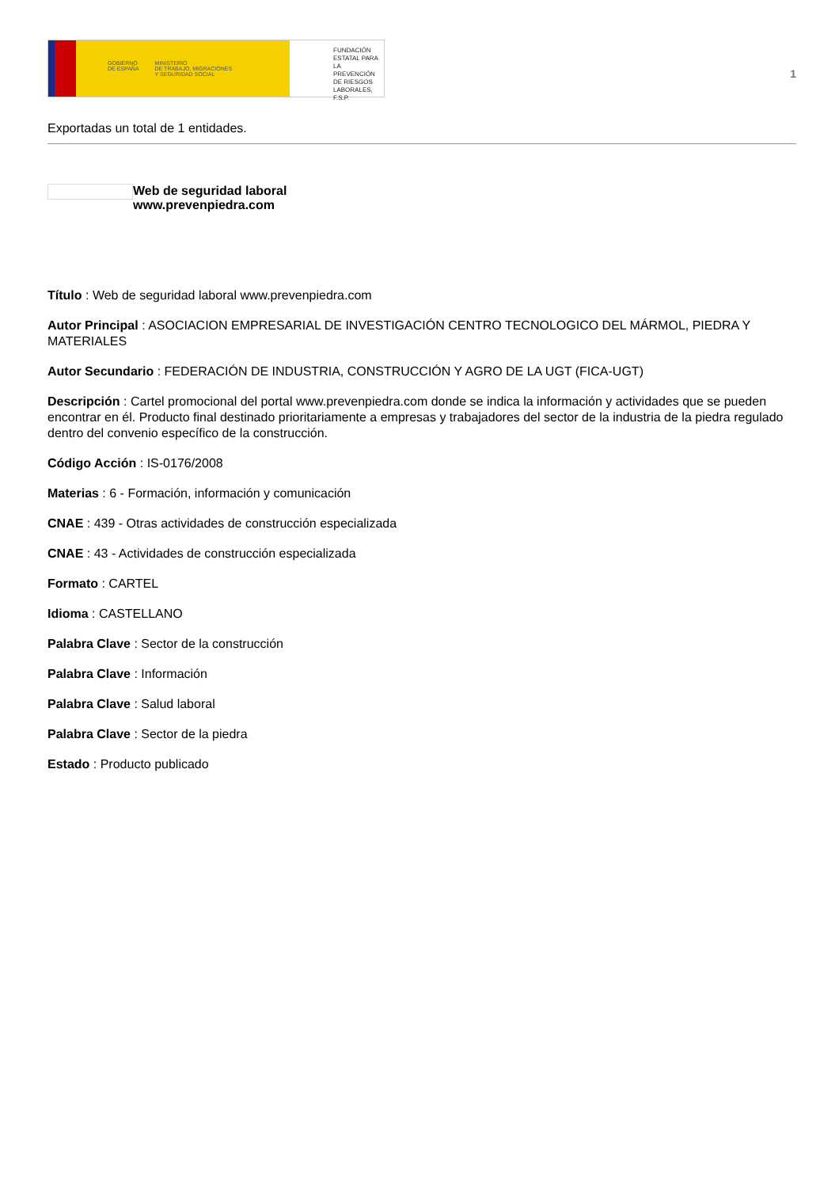GOBIERNO
DE ESPAÑA MINISTERIO
DE TRABAJO, MIGRACIONES
Y SEGURIDAD SOCIAL
FUNDACIÓN
ESTATAL PARA
LA PREVENCIÓN
DE RIESGOS
LABORALES, F.S.P.
1
Exportadas un total de 1 entidades.
Web de seguridad laboral
www.prevenpiedra.com
Título : Web de seguridad laboral www.prevenpiedra.com
Autor Principal : ASOCIACION EMPRESARIAL DE INVESTIGACIÓN CENTRO TECNOLOGICO DEL MÁRMOL, PIEDRA Y MATERIALES
Autor Secundario : FEDERACIÓN DE INDUSTRIA, CONSTRUCCIÓN Y AGRO DE LA UGT (FICA-UGT)
Descripción : Cartel promocional del portal www.prevenpiedra.com donde se indica la información y actividades que se pueden encontrar en él. Producto final destinado prioritariamente a empresas y trabajadores del sector de la industria de la piedra regulado dentro del convenio específico de la construcción.
Código Acción : IS-0176/2008
Materias : 6 - Formación, información y comunicación
CNAE : 439 - Otras actividades de construcción especializada
CNAE : 43 - Actividades de construcción especializada
Formato : CARTEL
Idioma : CASTELLANO
Palabra Clave : Sector de la construcción
Palabra Clave : Información
Palabra Clave : Salud laboral
Palabra Clave : Sector de la piedra
Estado : Producto publicado